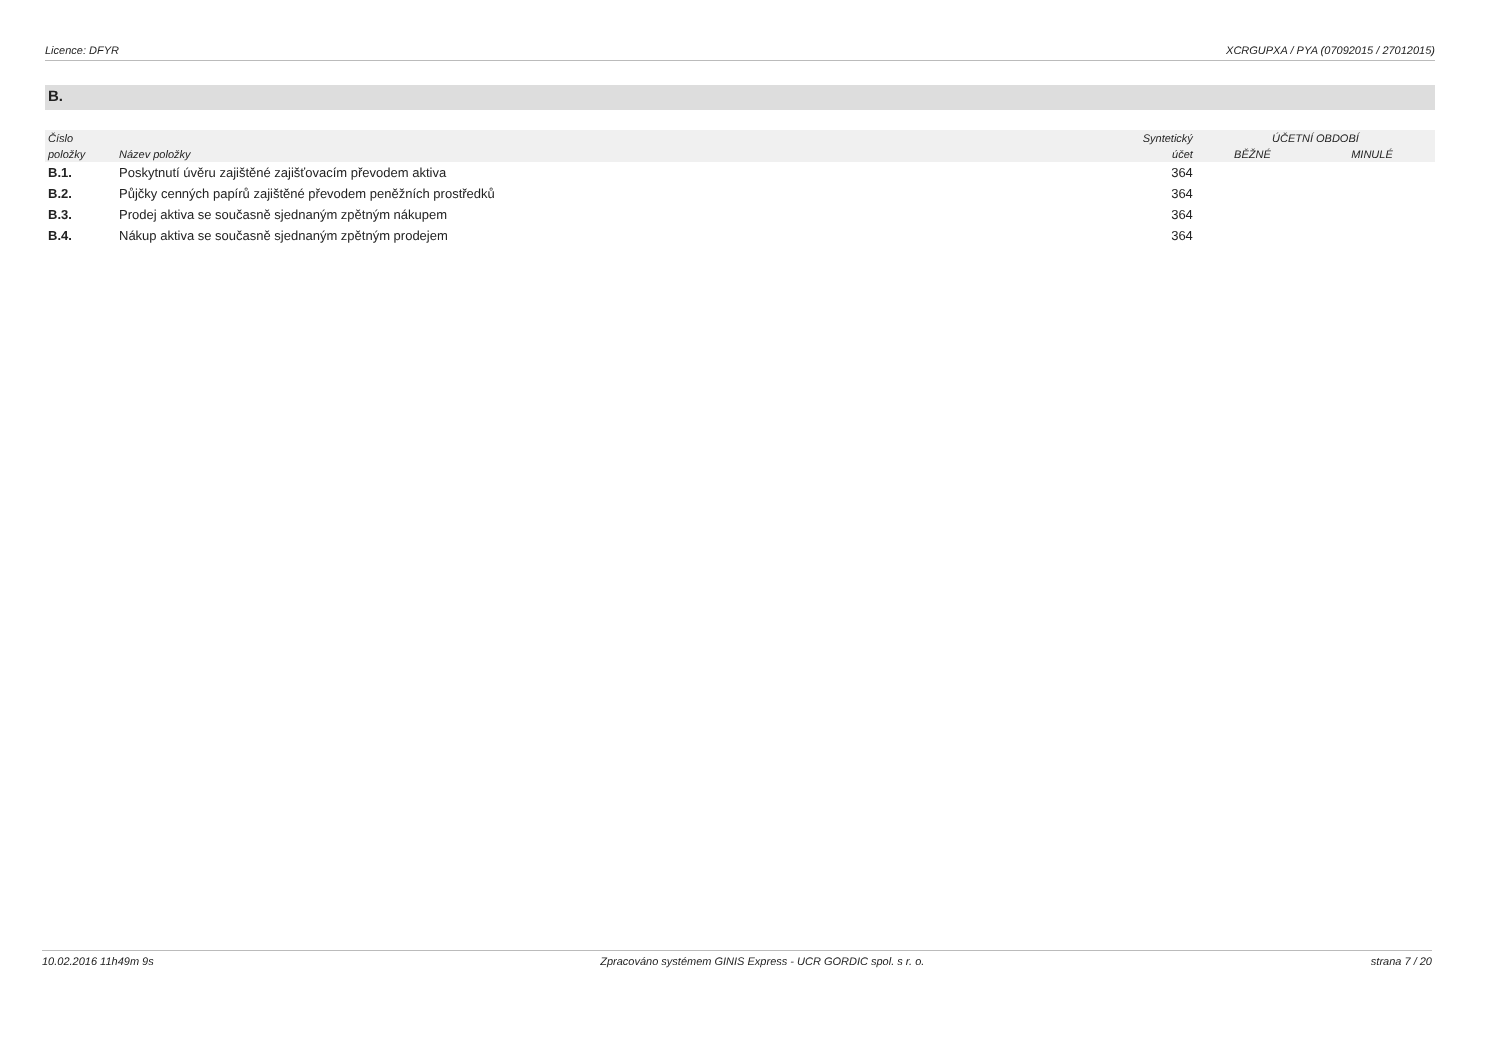Licence: DFYR XCRGUPXA / PYA (07092015 / 27012015)
B.
| Číslo | | Syntetický | ÚČETNÍ OBDOBÍ | |
| --- | --- | --- | --- | --- |
| položky | Název položky | účet | BĚŽNÉ | MINULÉ |
| B.1. | Poskytnutí úvěru zajištěné zajišťovacím převodem aktiva | 364 | | |
| B.2. | Půjčky cenných papírů zajištěné převodem peněžních prostředků | 364 | | |
| B.3. | Prodej aktiva se současně sjednaným zpětným nákupem | 364 | | |
| B.4. | Nákup aktiva se současně sjednaným zpětným prodejem | 364 | | |
10.02.2016 11h49m 9s Zpracováno systémem GINIS Express - UCR GORDIC spol. s r. o. strana 7 / 20